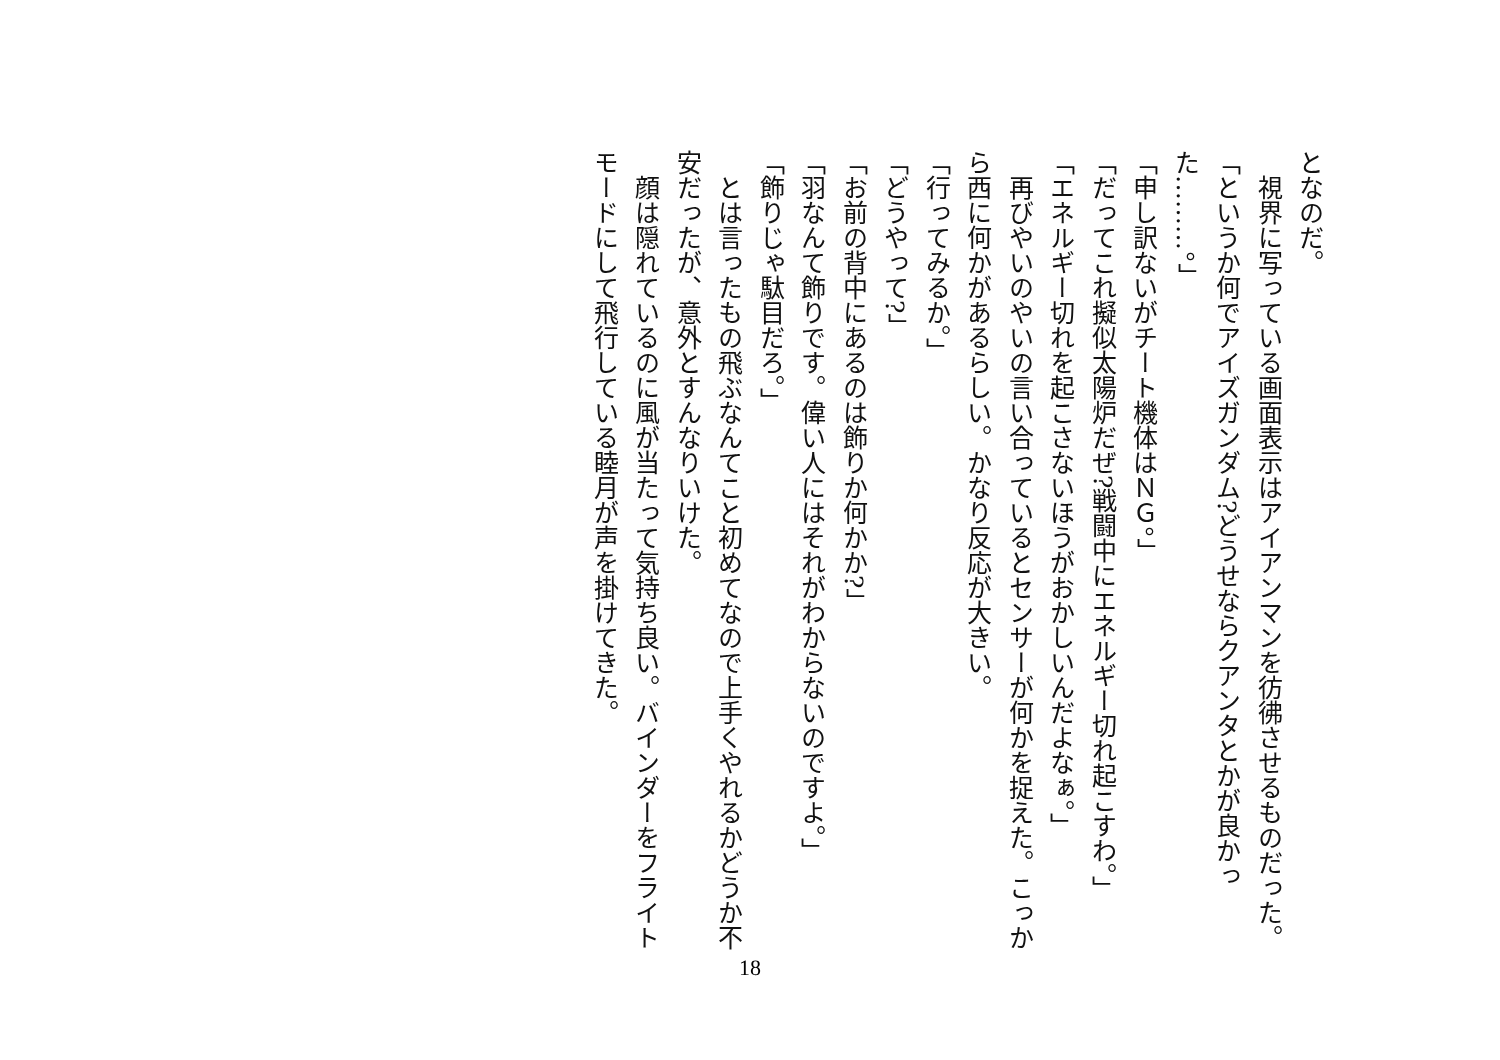となのだ。
　視界に写っている画面表示はアイアンマンを彷彿させるものだった。
「というか何でアイズガンダム?どうせならクアンタとかが良かった………。」
「申し訳ないがチート機体はＮＧ。」
「だってこれ擬似太陽炉だぜ?戦闘中にエネルギー切れ起こすわ。」
「エネルギー切れを起こさないほうがおかしいんだよなぁ。」
　再びやいのやいの言い合っているとセンサーが何かを捉えた。こっから西に何かがあるらしい。かなり反応が大きい。
「行ってみるか。」
「どうやって?」
「お前の背中にあるのは飾りか何かか?」
「羽なんて飾りです。偉い人にはそれがわからないのですよ。」
「飾りじゃ駄目だろ。」
　とは言ったもの飛ぶなんてこと初めてなので上手くやれるかどうか不安だったが、意外とすんなりいけた。
　顔は隠れているのに風が当たって気持ち良い。バインダーをフライトモードにして飛行している睦月が声を掛けてきた。
18